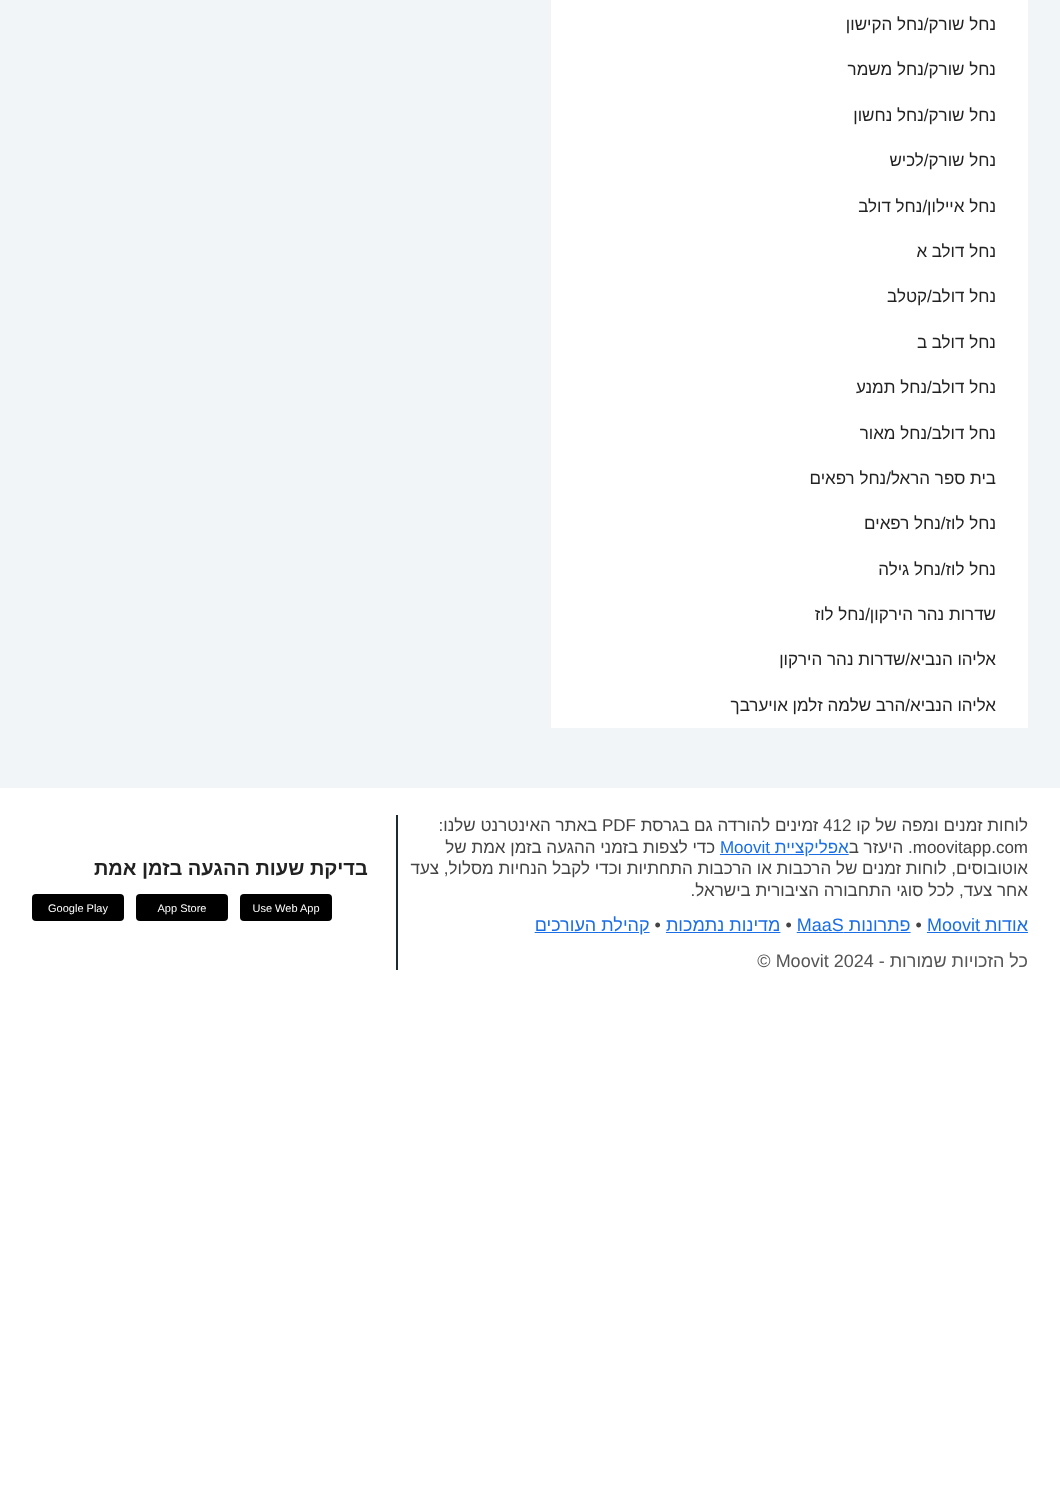נחל שורק/נחל הקישון
נחל שורק/נחל משמר
נחל שורק/נחל נחשון
נחל שורק/לכיש
נחל איילון/נחל דולב
נחל דולב א
נחל דולב/קטלב
נחל דולב ב
נחל דולב/נחל תמנע
נחל דולב/נחל מאור
בית ספר הראל/נחל רפאים
נחל לוז/נחל רפאים
נחל לוז/נחל גילה
שדרות נהר הירקון/נחל לוז
אליהו הנביא/שדרות נהר הירקון
אליהו הנביא/הרב שלמה זלמן אויערבך
לוחות זמנים ומפה של קו 412 זמינים להורדה גם בגרסת PDF באתר האינטרנט שלנו: moovitapp.com. היעזר באפליקציית Moovit כדי לצפות בזמני ההגעה בזמן אמת של אוטובוסים, לוחות זמנים של הרכבות או הרכבות התחתיות וכדי לקבל הנחיות מסלול, צעד אחר צעד, לכל סוגי התחבורה הציבורית בישראל.
אודות Moovit • פתרונות MaaS • מדינות נתמכות • קהילת העורכים
כל הזכויות שמורות - Moovit 2024 ©
בדיקת שעות ההגעה בזמן אמת
Google Play App Store Use Web App